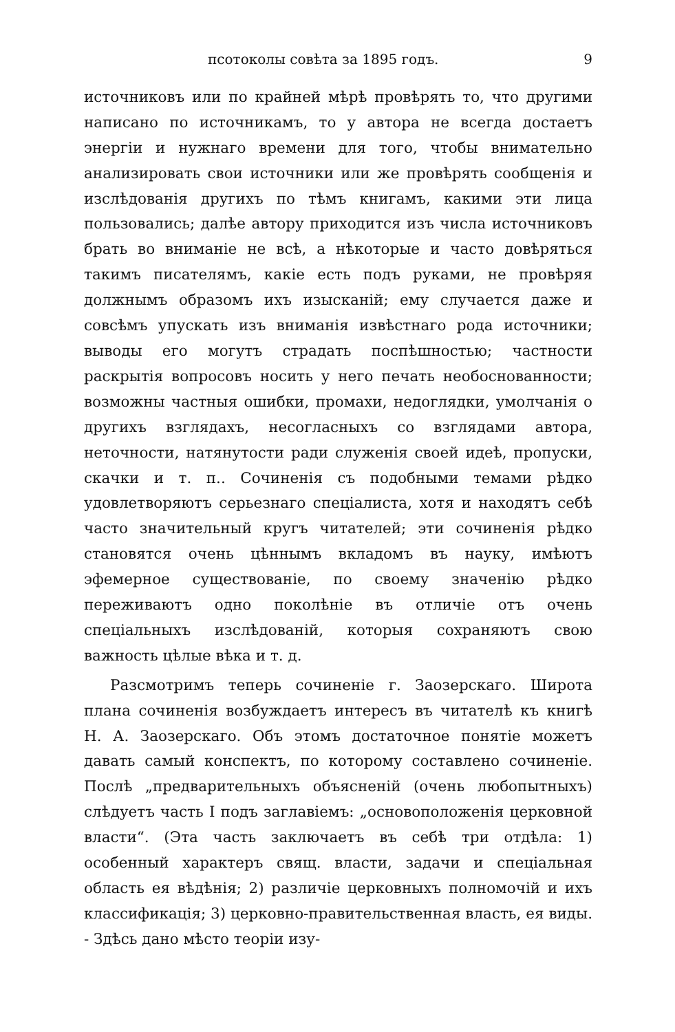псотоколы совѣта за 1895 годъ. 9
источниковъ или по крайней мѣрѣ провѣрять то, что другими написано по источникамъ, то у автора не всегда достаетъ энергіи и нужнаго времени для того, чтобы внимательно анализировать свои источники или же провѣрять сообщенія и изслѣдованія другихъ по тѣмъ книгамъ, какими эти лица пользовались; далѣе автору приходится изъ числа источниковъ брать во вниманіе не всѣ, а нѣкоторые и часто довѣряться такимъ писателямъ, какіе есть подъ руками, не провѣряя должнымъ образомъ ихъ изысканій; ему случается даже и совсѣмъ упускать изъ вниманія извѣстнаго рода источники; выводы его могутъ страдать поспѣшностью; частности раскрытія вопросовъ носить у него печать необоснованности; возможны частныя ошибки, промахи, недоглядки, умолчанія о другихъ взглядахъ, несогласныхъ со взглядами автора, неточности, натянутости ради служенія своей идеѣ, пропуски, скачки и т. п.. Сочиненія съ подобными темами рѣдко удовлетворяютъ серьезнаго спеціалиста, хотя и находятъ себѣ часто значительный кругъ читателей; эти сочиненія рѣдко становятся очень цѣннымъ вкладомъ въ науку, имѣютъ эфемерное существованіе, по своему значенію рѣдко переживаютъ одно поколѣніе въ отличіе отъ очень спеціальныхъ изслѣдованій, которыя сохраняютъ свою важность цѣлые вѣка и т. д.
Разсмотримъ теперь сочиненіе г. Заозерскаго. Широта плана сочиненія возбуждаетъ интересъ въ читателѣ къ книгѣ Н. А. Заозерскаго. Объ этомъ достаточное понятіе можетъ давать самый конспектъ, по которому составлено сочиненіе. Послѣ „предварительныхъ объясненій (очень любопытныхъ) слѣдуетъ часть I подъ заглавіемъ: „основоположенія церковной власти“. (Эта часть заключаетъ въ себѣ три отдѣла: 1) особенный характеръ свящ. власти, задачи и спеціальная область ея вѣдѣнія; 2) различіе церковныхъ полномочій и ихъ классификація; 3) церковно-правительственная власть, ея виды. - Здѣсь дано мѣсто теоріи изу-